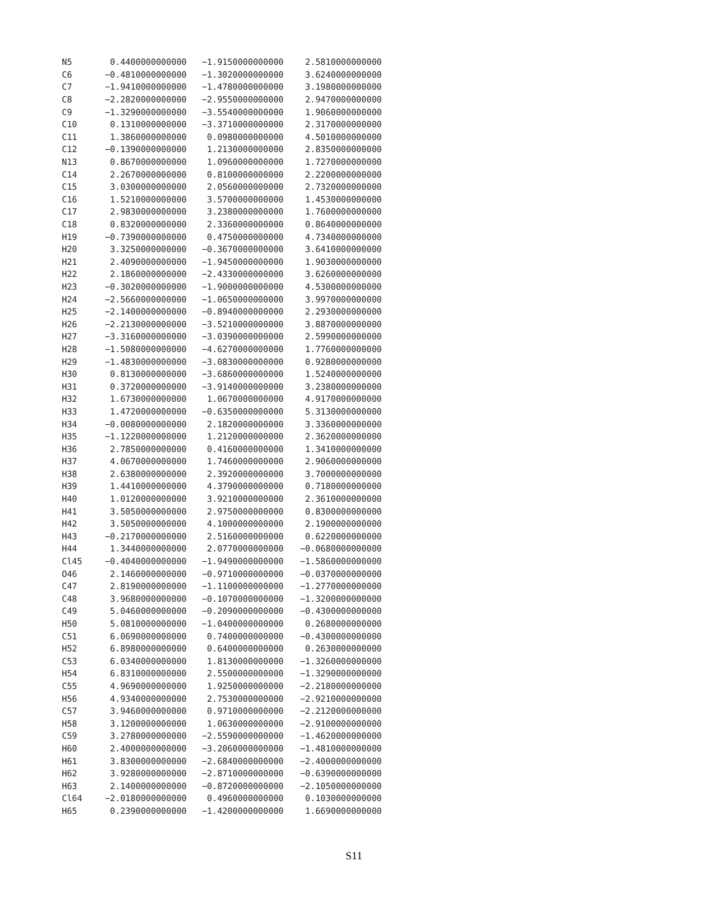| N5 | 0.4400000000000 | −1.9150000000000 | 2.5810000000000 |
| C6 | −0.4810000000000 | −1.3020000000000 | 3.6240000000000 |
| C7 | −1.9410000000000 | −1.4780000000000 | 3.1980000000000 |
| C8 | −2.2820000000000 | −2.9550000000000 | 2.9470000000000 |
| C9 | −1.3290000000000 | −3.5540000000000 | 1.9060000000000 |
| C10 | 0.1310000000000 | −3.3710000000000 | 2.3170000000000 |
| C11 | 1.3860000000000 | 0.0980000000000 | 4.5010000000000 |
| C12 | −0.1390000000000 | 1.2130000000000 | 2.8350000000000 |
| N13 | 0.8670000000000 | 1.0960000000000 | 1.7270000000000 |
| C14 | 2.2670000000000 | 0.8100000000000 | 2.2200000000000 |
| C15 | 3.0300000000000 | 2.0560000000000 | 2.7320000000000 |
| C16 | 1.5210000000000 | 3.5700000000000 | 1.4530000000000 |
| C17 | 2.9830000000000 | 3.2380000000000 | 1.7600000000000 |
| C18 | 0.8320000000000 | 2.3360000000000 | 0.8640000000000 |
| H19 | −0.7390000000000 | 0.4750000000000 | 4.7340000000000 |
| H20 | 3.3250000000000 | −0.3670000000000 | 3.6410000000000 |
| H21 | 2.4090000000000 | −1.9450000000000 | 1.9030000000000 |
| H22 | 2.1860000000000 | −2.4330000000000 | 3.6260000000000 |
| H23 | −0.3020000000000 | −1.9000000000000 | 4.5300000000000 |
| H24 | −2.5660000000000 | −1.0650000000000 | 3.9970000000000 |
| H25 | −2.1400000000000 | −0.8940000000000 | 2.2930000000000 |
| H26 | −2.2130000000000 | −3.5210000000000 | 3.8870000000000 |
| H27 | −3.3160000000000 | −3.0390000000000 | 2.5990000000000 |
| H28 | −1.5080000000000 | −4.6270000000000 | 1.7760000000000 |
| H29 | −1.4830000000000 | −3.0830000000000 | 0.9280000000000 |
| H30 | 0.8130000000000 | −3.6860000000000 | 1.5240000000000 |
| H31 | 0.3720000000000 | −3.9140000000000 | 3.2380000000000 |
| H32 | 1.6730000000000 | 1.0670000000000 | 4.9170000000000 |
| H33 | 1.4720000000000 | −0.6350000000000 | 5.3130000000000 |
| H34 | −0.0080000000000 | 2.1820000000000 | 3.3360000000000 |
| H35 | −1.1220000000000 | 1.2120000000000 | 2.3620000000000 |
| H36 | 2.7850000000000 | 0.4160000000000 | 1.3410000000000 |
| H37 | 4.0670000000000 | 1.7460000000000 | 2.9060000000000 |
| H38 | 2.6380000000000 | 2.3920000000000 | 3.7000000000000 |
| H39 | 1.4410000000000 | 4.3790000000000 | 0.7180000000000 |
| H40 | 1.0120000000000 | 3.9210000000000 | 2.3610000000000 |
| H41 | 3.5050000000000 | 2.9750000000000 | 0.8300000000000 |
| H42 | 3.5050000000000 | 4.1000000000000 | 2.1900000000000 |
| H43 | −0.2170000000000 | 2.5160000000000 | 0.6220000000000 |
| H44 | 1.3440000000000 | 2.0770000000000 | −0.0680000000000 |
| Cl45 | −0.4040000000000 | −1.9490000000000 | −1.5860000000000 |
| O46 | 2.1460000000000 | −0.9710000000000 | −0.0370000000000 |
| C47 | 2.8190000000000 | −1.1100000000000 | −1.2770000000000 |
| C48 | 3.9680000000000 | −0.1070000000000 | −1.3200000000000 |
| C49 | 5.0460000000000 | −0.2090000000000 | −0.4300000000000 |
| H50 | 5.0810000000000 | −1.0400000000000 | 0.2680000000000 |
| C51 | 6.0690000000000 | 0.7400000000000 | −0.4300000000000 |
| H52 | 6.8980000000000 | 0.6400000000000 | 0.2630000000000 |
| C53 | 6.0340000000000 | 1.8130000000000 | −1.3260000000000 |
| H54 | 6.8310000000000 | 2.5500000000000 | −1.3290000000000 |
| C55 | 4.9690000000000 | 1.9250000000000 | −2.2180000000000 |
| H56 | 4.9340000000000 | 2.7530000000000 | −2.9210000000000 |
| C57 | 3.9460000000000 | 0.9710000000000 | −2.2120000000000 |
| H58 | 3.1200000000000 | 1.0630000000000 | −2.9100000000000 |
| C59 | 3.2780000000000 | −2.5590000000000 | −1.4620000000000 |
| H60 | 2.4000000000000 | −3.2060000000000 | −1.4810000000000 |
| H61 | 3.8300000000000 | −2.6840000000000 | −2.4000000000000 |
| H62 | 3.9280000000000 | −2.8710000000000 | −0.6390000000000 |
| H63 | 2.1400000000000 | −0.8720000000000 | −2.1050000000000 |
| Cl64 | −2.0180000000000 | 0.4960000000000 | 0.1030000000000 |
| H65 | 0.2390000000000 | −1.4200000000000 | 1.6690000000000 |
S11